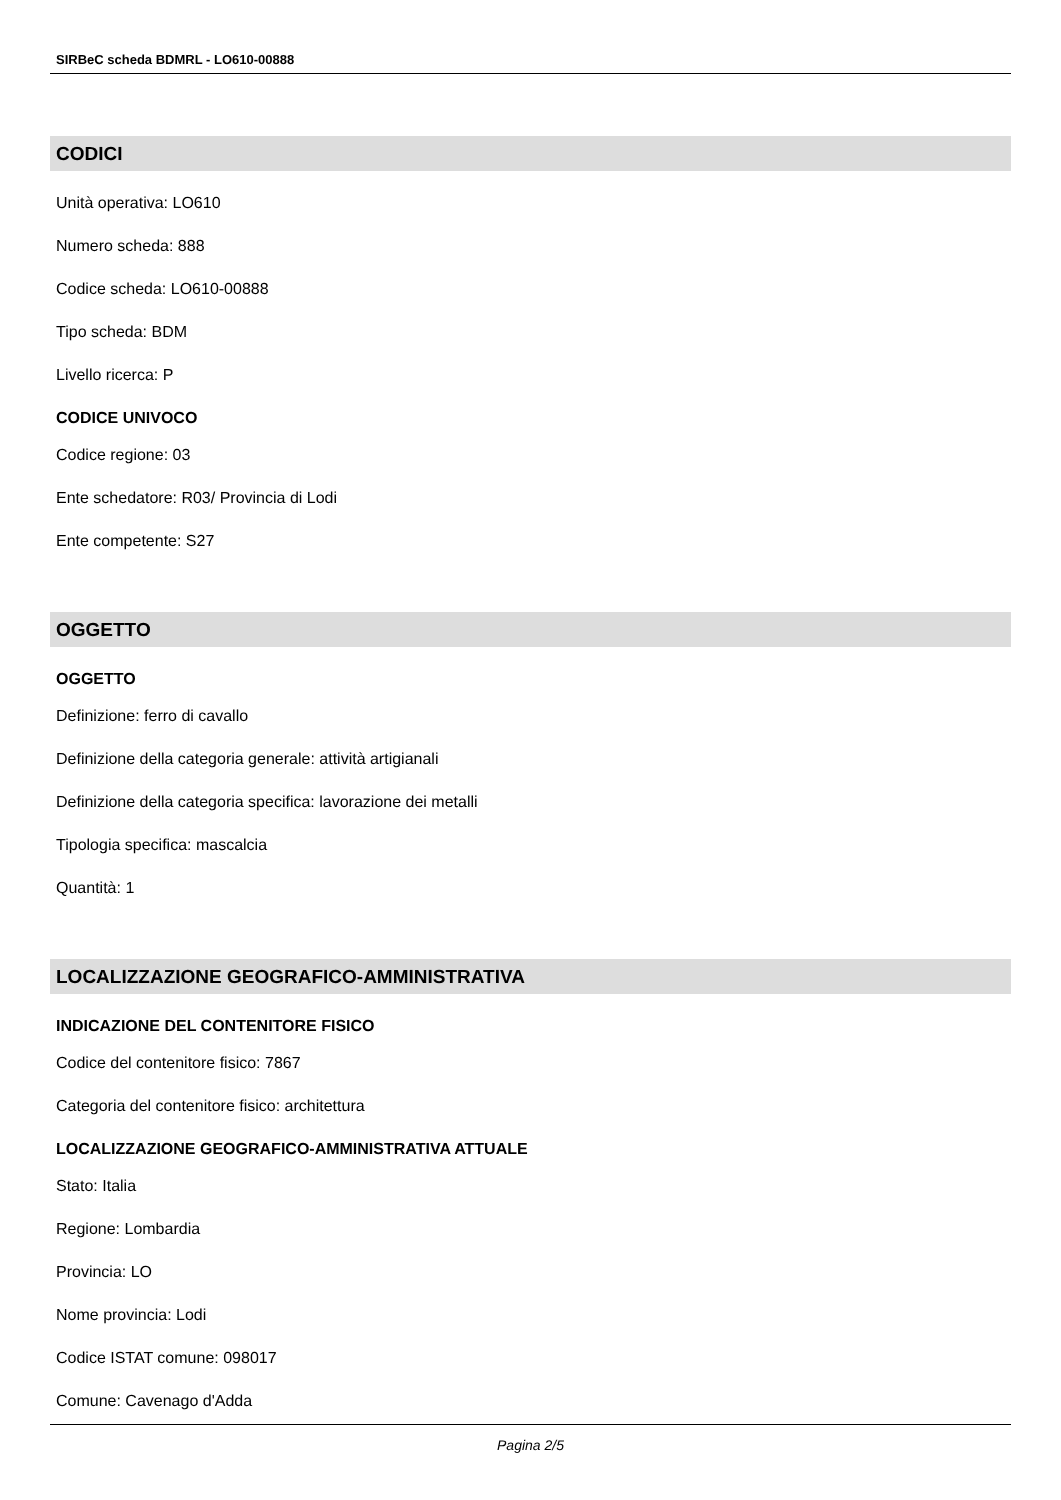SIRBeC scheda BDMRL - LO610-00888
CODICI
Unità operativa: LO610
Numero scheda: 888
Codice scheda: LO610-00888
Tipo scheda: BDM
Livello ricerca: P
CODICE UNIVOCO
Codice regione: 03
Ente schedatore: R03/ Provincia di Lodi
Ente competente: S27
OGGETTO
OGGETTO
Definizione: ferro di cavallo
Definizione della categoria generale: attività artigianali
Definizione della categoria specifica: lavorazione dei metalli
Tipologia specifica: mascalcia
Quantità: 1
LOCALIZZAZIONE GEOGRAFICO-AMMINISTRATIVA
INDICAZIONE DEL CONTENITORE FISICO
Codice del contenitore fisico: 7867
Categoria del contenitore fisico: architettura
LOCALIZZAZIONE GEOGRAFICO-AMMINISTRATIVA ATTUALE
Stato: Italia
Regione: Lombardia
Provincia: LO
Nome provincia: Lodi
Codice ISTAT comune: 098017
Comune: Cavenago d'Adda
Pagina 2/5